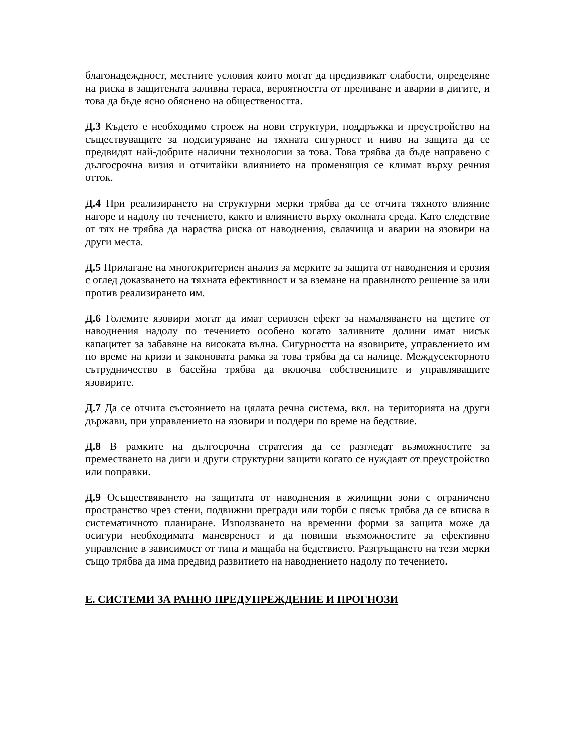благонадеждност, местните условия които могат да предизвикат слабости, определяне на риска в защитената заливна тераса, вероятността от преливане и аварии в дигите, и това да бъде ясно обяснено на обществеността.
Д.3 Където е необходимо строеж на нови структури, поддръжка и преустройство на съществуващите за подсигуряване на тяхната сигурност и ниво на защита да се предвидят най-добрите налични технологии за това. Това трябва да бъде направено с дългосрочна визия и отчитайки влиянието на променящия се климат върху речния отток.
Д.4 При реализирането на структурни мерки трябва да се отчита тяхното влияние нагоре и надолу по течението, както и влиянието върху околната среда. Като следствие от тях не трябва да нараства риска от наводнения, свлачища и аварии на язовири на други места.
Д.5 Прилагане на многокритериен анализ за мерките за защита от наводнения и ерозия с оглед доказването на тяхната ефективност и за вземане на правилното решение за или против реализирането им.
Д.6 Големите язовири могат да имат сериозен ефект за намаляването на щетите от наводнения надолу по течението особено когато заливните долини имат нисък капацитет за забавяне на високата вълна. Сигурността на язовирите, управлението им по време на кризи и законовата рамка за това трябва да са налице. Междусекторното сътрудничество в басейна трябва да включва собствениците и управляващите язовирите.
Д.7 Да се отчита състоянието на цялата речна система, вкл. на територията на други държави, при управлението на язовири и полдери по време на бедствие.
Д.8 В рамките на дългосрочна стратегия да се разгледат възможностите за преместването на диги и други структурни защити когато се нуждаят от преустройство или поправки.
Д.9 Осъществяването на защитата от наводнения в жилищни зони с ограничено пространство чрез стени, подвижни прегради или торби с пясък трябва да се вписва в систематичното планиране. Използването на временни форми за защита може да осигури необходимата маневреност и да повиши възможностите за ефективно управление в зависимост от типа и мащаба на бедствието. Разгръщането на тези мерки също трябва да има предвид развитието на наводнението надолу по течението.
Е. СИСТЕМИ ЗА РАННО ПРЕДУПРЕЖДЕНИЕ И ПРОГНОЗИ